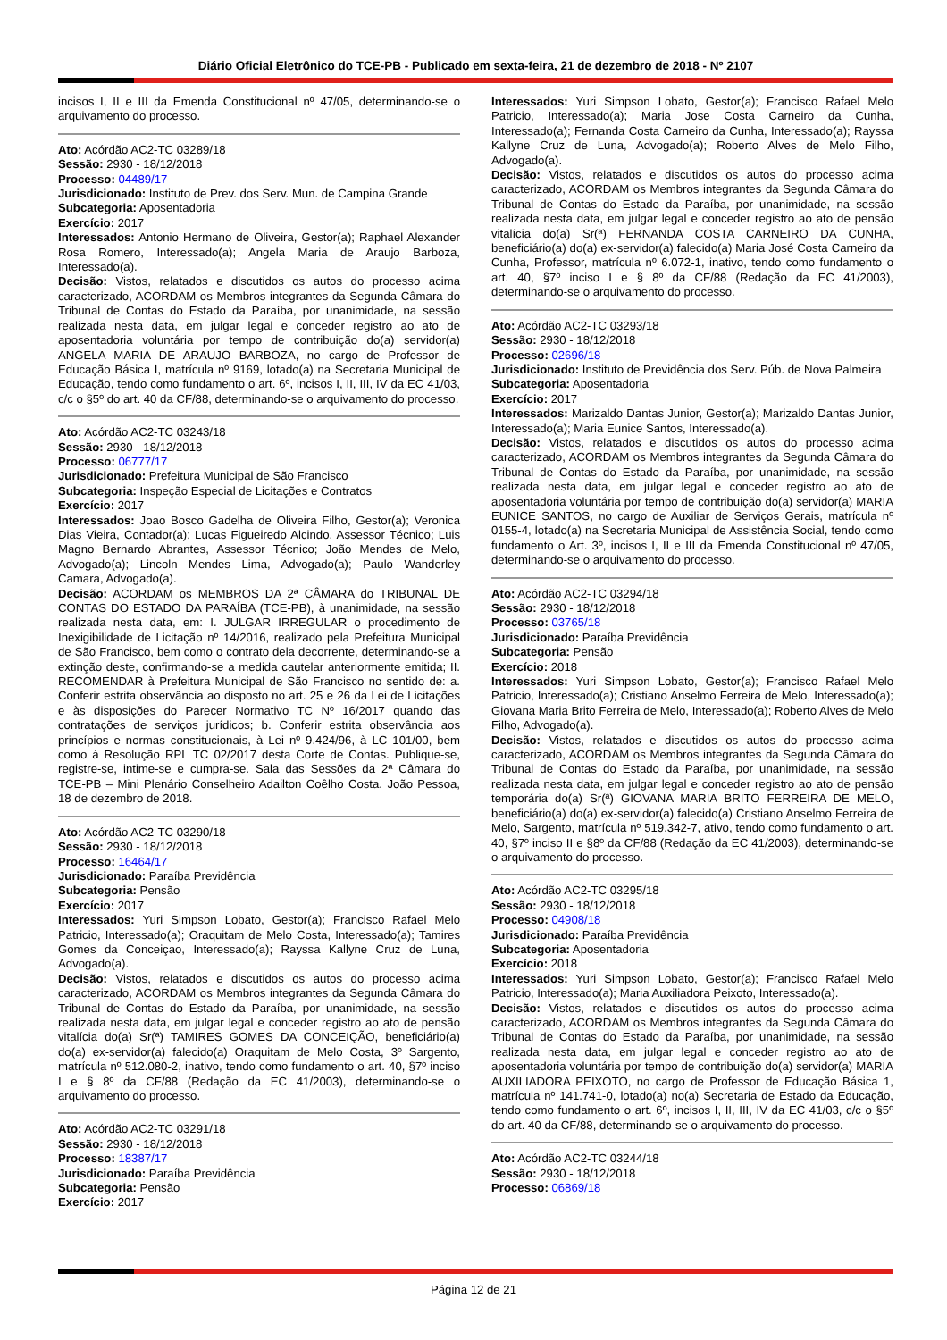Diário Oficial Eletrônico do TCE-PB - Publicado em sexta-feira, 21 de dezembro de 2018 - Nº 2107
incisos I, II e III da Emenda Constitucional nº 47/05, determinando-se o arquivamento do processo.
Ato: Acórdão AC2-TC 03289/18
Sessão: 2930 - 18/12/2018
Processo: 04489/17
Jurisdicionado: Instituto de Prev. dos Serv. Mun. de Campina Grande
Subcategoria: Aposentadoria
Exercício: 2017
Interessados: Antonio Hermano de Oliveira, Gestor(a); Raphael Alexander Rosa Romero, Interessado(a); Angela Maria de Araujo Barboza, Interessado(a).
Decisão: Vistos, relatados e discutidos os autos do processo acima caracterizado, ACORDAM os Membros integrantes da Segunda Câmara do Tribunal de Contas do Estado da Paraíba, por unanimidade, na sessão realizada nesta data, em julgar legal e conceder registro ao ato de aposentadoria voluntária por tempo de contribuição do(a) servidor(a) ANGELA MARIA DE ARAUJO BARBOZA, no cargo de Professor de Educação Básica I, matrícula nº 9169, lotado(a) na Secretaria Municipal de Educação, tendo como fundamento o art. 6º, incisos I, II, III, IV da EC 41/03, c/c o §5º do art. 40 da CF/88, determinando-se o arquivamento do processo.
Ato: Acórdão AC2-TC 03243/18
Sessão: 2930 - 18/12/2018
Processo: 06777/17
Jurisdicionado: Prefeitura Municipal de São Francisco
Subcategoria: Inspeção Especial de Licitações e Contratos
Exercício: 2017
Interessados: Joao Bosco Gadelha de Oliveira Filho, Gestor(a); Veronica Dias Vieira, Contador(a); Lucas Figueiredo Alcindo, Assessor Técnico; Luis Magno Bernardo Abrantes, Assessor Técnico; João Mendes de Melo, Advogado(a); Lincoln Mendes Lima, Advogado(a); Paulo Wanderley Camara, Advogado(a).
Decisão: ACORDAM os MEMBROS DA 2ª CÂMARA do TRIBUNAL DE CONTAS DO ESTADO DA PARAÍBA (TCE-PB), à unanimidade, na sessão realizada nesta data, em: I. JULGAR IRREGULAR o procedimento de Inexigibilidade de Licitação nº 14/2016, realizado pela Prefeitura Municipal de São Francisco, bem como o contrato dela decorrente, determinando-se a extinção deste, confirmando-se a medida cautelar anteriormente emitida; II. RECOMENDAR à Prefeitura Municipal de São Francisco no sentido de: a. Conferir estrita observância ao disposto no art. 25 e 26 da Lei de Licitações e às disposições do Parecer Normativo TC Nº 16/2017 quando das contratações de serviços jurídicos; b. Conferir estrita observância aos princípios e normas constitucionais, à Lei nº 9.424/96, à LC 101/00, bem como à Resolução RPL TC 02/2017 desta Corte de Contas. Publique-se, registre-se, intime-se e cumpra-se. Sala das Sessões da 2ª Câmara do TCE-PB – Mini Plenário Conselheiro Adailton Coêlho Costa. João Pessoa, 18 de dezembro de 2018.
Ato: Acórdão AC2-TC 03290/18
Sessão: 2930 - 18/12/2018
Processo: 16464/17
Jurisdicionado: Paraíba Previdência
Subcategoria: Pensão
Exercício: 2017
Interessados: Yuri Simpson Lobato, Gestor(a); Francisco Rafael Melo Patricio, Interessado(a); Oraquitam de Melo Costa, Interessado(a); Tamires Gomes da Conceiçao, Interessado(a); Rayssa Kallyne Cruz de Luna, Advogado(a).
Decisão: Vistos, relatados e discutidos os autos do processo acima caracterizado, ACORDAM os Membros integrantes da Segunda Câmara do Tribunal de Contas do Estado da Paraíba, por unanimidade, na sessão realizada nesta data, em julgar legal e conceder registro ao ato de pensão vitalícia do(a) Sr(ª) TAMIRES GOMES DA CONCEIÇÃO, beneficiário(a) do(a) ex-servidor(a) falecido(a) Oraquitam de Melo Costa, 3º Sargento, matrícula nº 512.080-2, inativo, tendo como fundamento o art. 40, §7º inciso I e § 8º da CF/88 (Redação da EC 41/2003), determinando-se o arquivamento do processo.
Ato: Acórdão AC2-TC 03291/18
Sessão: 2930 - 18/12/2018
Processo: 18387/17
Jurisdicionado: Paraíba Previdência
Subcategoria: Pensão
Exercício: 2017
Interessados: Yuri Simpson Lobato, Gestor(a); Francisco Rafael Melo Patricio, Interessado(a); Maria Jose Costa Carneiro da Cunha, Interessado(a); Fernanda Costa Carneiro da Cunha, Interessado(a); Rayssa Kallyne Cruz de Luna, Advogado(a); Roberto Alves de Melo Filho, Advogado(a).
Decisão: Vistos, relatados e discutidos os autos do processo acima caracterizado, ACORDAM os Membros integrantes da Segunda Câmara do Tribunal de Contas do Estado da Paraíba, por unanimidade, na sessão realizada nesta data, em julgar legal e conceder registro ao ato de pensão vitalícia do(a) Sr(ª) FERNANDA COSTA CARNEIRO DA CUNHA, beneficiário(a) do(a) ex-servidor(a) falecido(a) Maria José Costa Carneiro da Cunha, Professor, matrícula nº 6.072-1, inativo, tendo como fundamento o art. 40, §7º inciso I e § 8º da CF/88 (Redação da EC 41/2003), determinando-se o arquivamento do processo.
Ato: Acórdão AC2-TC 03293/18
Sessão: 2930 - 18/12/2018
Processo: 02696/18
Jurisdicionado: Instituto de Previdência dos Serv. Púb. de Nova Palmeira
Subcategoria: Aposentadoria
Exercício: 2017
Interessados: Marizaldo Dantas Junior, Gestor(a); Marizaldo Dantas Junior, Interessado(a); Maria Eunice Santos, Interessado(a).
Decisão: Vistos, relatados e discutidos os autos do processo acima caracterizado, ACORDAM os Membros integrantes da Segunda Câmara do Tribunal de Contas do Estado da Paraíba, por unanimidade, na sessão realizada nesta data, em julgar legal e conceder registro ao ato de aposentadoria voluntária por tempo de contribuição do(a) servidor(a) MARIA EUNICE SANTOS, no cargo de Auxiliar de Serviços Gerais, matrícula nº 0155-4, lotado(a) na Secretaria Municipal de Assistência Social, tendo como fundamento o Art. 3º, incisos I, II e III da Emenda Constitucional nº 47/05, determinando-se o arquivamento do processo.
Ato: Acórdão AC2-TC 03294/18
Sessão: 2930 - 18/12/2018
Processo: 03765/18
Jurisdicionado: Paraíba Previdência
Subcategoria: Pensão
Exercício: 2018
Interessados: Yuri Simpson Lobato, Gestor(a); Francisco Rafael Melo Patricio, Interessado(a); Cristiano Anselmo Ferreira de Melo, Interessado(a); Giovana Maria Brito Ferreira de Melo, Interessado(a); Roberto Alves de Melo Filho, Advogado(a).
Decisão: Vistos, relatados e discutidos os autos do processo acima caracterizado, ACORDAM os Membros integrantes da Segunda Câmara do Tribunal de Contas do Estado da Paraíba, por unanimidade, na sessão realizada nesta data, em julgar legal e conceder registro ao ato de pensão temporária do(a) Sr(ª) GIOVANA MARIA BRITO FERREIRA DE MELO, beneficiário(a) do(a) ex-servidor(a) falecido(a) Cristiano Anselmo Ferreira de Melo, Sargento, matrícula nº 519.342-7, ativo, tendo como fundamento o art. 40, §7º inciso II e §8º da CF/88 (Redação da EC 41/2003), determinando-se o arquivamento do processo.
Ato: Acórdão AC2-TC 03295/18
Sessão: 2930 - 18/12/2018
Processo: 04908/18
Jurisdicionado: Paraíba Previdência
Subcategoria: Aposentadoria
Exercício: 2018
Interessados: Yuri Simpson Lobato, Gestor(a); Francisco Rafael Melo Patricio, Interessado(a); Maria Auxiliadora Peixoto, Interessado(a).
Decisão: Vistos, relatados e discutidos os autos do processo acima caracterizado, ACORDAM os Membros integrantes da Segunda Câmara do Tribunal de Contas do Estado da Paraíba, por unanimidade, na sessão realizada nesta data, em julgar legal e conceder registro ao ato de aposentadoria voluntária por tempo de contribuição do(a) servidor(a) MARIA AUXILIADORA PEIXOTO, no cargo de Professor de Educação Básica 1, matrícula nº 141.741-0, lotado(a) no(a) Secretaria de Estado da Educação, tendo como fundamento o art. 6º, incisos I, II, III, IV da EC 41/03, c/c o §5º do art. 40 da CF/88, determinando-se o arquivamento do processo.
Ato: Acórdão AC2-TC 03244/18
Sessão: 2930 - 18/12/2018
Processo: 06869/18
Página 12 de 21